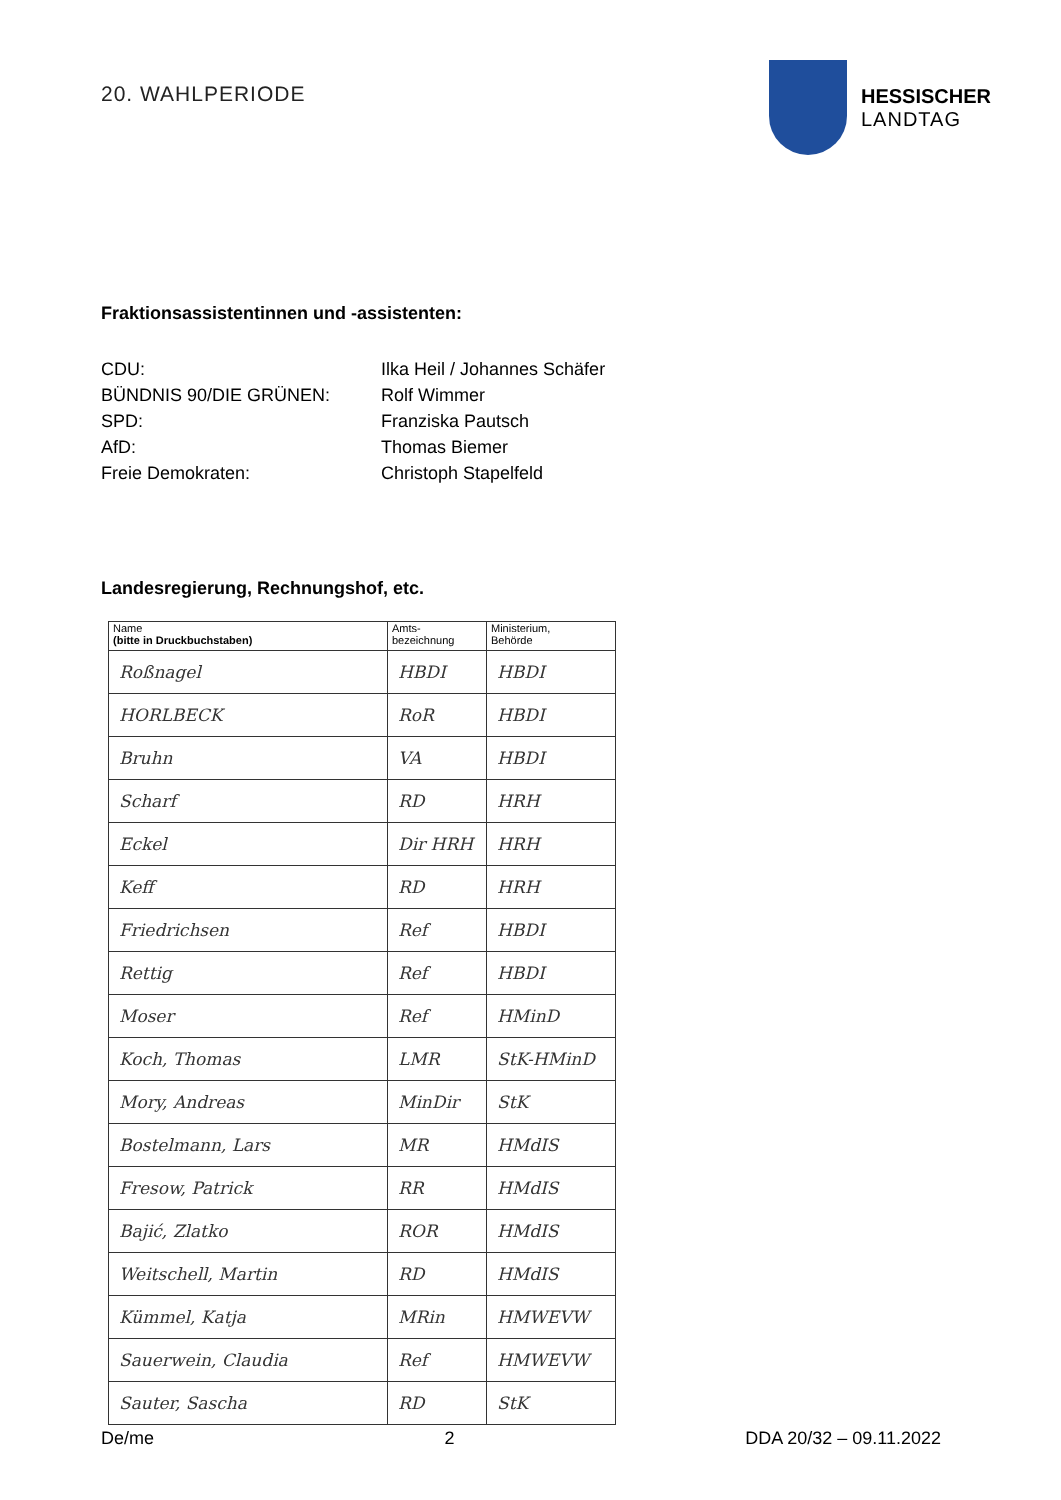20. WAHLPERIODE
HESSISCHER
LANDTAG
Fraktionsassistentinnen und -assistenten:
CDU: Ilka Heil / Johannes Schäfer
BÜNDNIS 90/DIE GRÜNEN: Rolf Wimmer
SPD: Franziska Pautsch
AfD: Thomas Biemer
Freie Demokraten: Christoph Stapelfeld
Landesregierung, Rechnungshof, etc.
| Name (bitte in Druckbuchstaben) | Amts- bezeichnung | Ministerium, Behörde |
| --- | --- | --- |
| Roßnagel | HBDI | HBDI |
| HORLBECK | RoR | HBDI |
| Bruhn | VA | HBDI |
| Scharf | RD | HRH |
| Eckel | Dir HRH | HRH |
| Keff | RD | HRH |
| Friedrichsen | Ref | HBDI |
| Rettig | Ref | HBDI |
| Moser | Ref | HMinD |
| Koch, Thomas | LMR | StK-HMinD |
| Mory, Andreas | MinDir | StK |
| Bostelmann, Lars | MR | HMdIS |
| Fresow, Patrick | RR | HMdIS |
| Bajić, Zlatko | ROR | HMdIS |
| Weitschell, Martin | RD | HMdIS |
| Kümmel, Katja | MRin | HMWEVW |
| Sauerwein, Claudia | Ref | HMWEVW |
| Sauter, Sascha | RD | StK |
De/me 2 DDA 20/32 – 09.11.2022